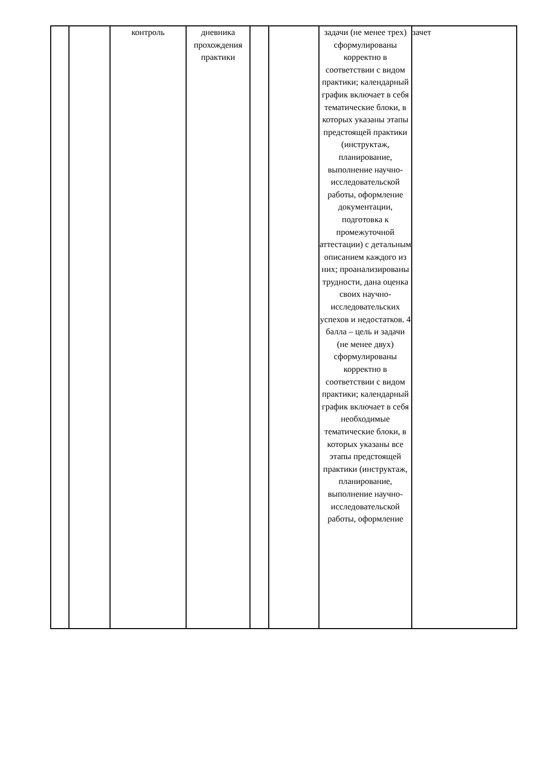| | | контроль | дневника прохождения практики | | | задачи (не менее трех) сформулированы корректно в соответствии с видом практики; календарный график включает в себя тематические блоки, в которых указаны этапы предстоящей практики (инструктаж, планирование, выполнение научно-исследовательской работы, оформление документации, подготовка к промежуточной аттестации) с детальным описанием каждого из них; проанализированы трудности, дана оценка своих научно-исследовательских успехов и недостатков. 4 балла – цель и задачи (не менее двух) сформулированы корректно в соответствии с видом практики; календарный график включает в себя необходимые тематические блоки, в которых указаны все этапы предстоящей практики (инструктаж, планирование, выполнение научно-исследовательской работы, оформление | зачет |